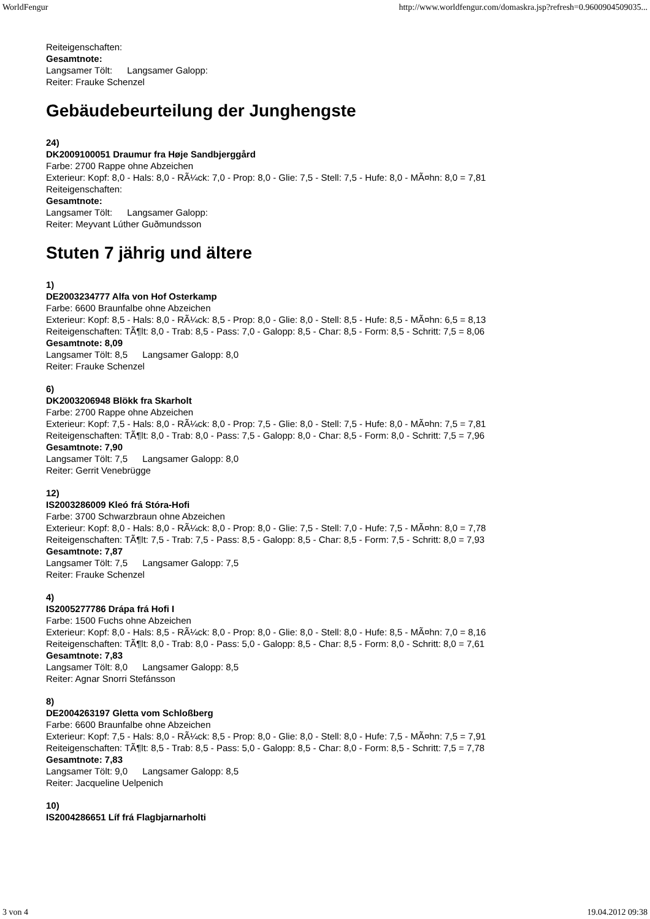WorldFengur http://www.worldfengur.com/domaskra.jsp?refresh=0.9600904509035...
Reiteigenschaften:
Gesamtnote:
Langsamer Tölt: Langsamer Galopp:
Reiter: Frauke Schenzel
Gebäudebeurteilung der Junghengste
24)
DK2009100051 Draumur fra Høje Sandbjerggård
Farbe: 2700 Rappe ohne Abzeichen
Exterieur: Kopf: 8,0 - Hals: 8,0 - RÃ¼ck: 7,0 - Prop: 8,0 - Glie: 7,5 - Stell: 7,5 - Hufe: 8,0 - MÃ¤hn: 8,0 = 7,81
Reiteigenschaften:
Gesamtnote:
Langsamer Tölt: Langsamer Galopp:
Reiter: Meyvant Lúther Guðmundsson
Stuten 7 jährig und ältere
1)
DE2003234777 Alfa von Hof Osterkamp
Farbe: 6600 Braunfalbe ohne Abzeichen
Exterieur: Kopf: 8,5 - Hals: 8,0 - RÃ¼ck: 8,5 - Prop: 8,0 - Glie: 8,0 - Stell: 8,5 - Hufe: 8,5 - MÃ¤hn: 6,5 = 8,13
Reiteigenschaften: TÃ¶lt: 8,0 - Trab: 8,5 - Pass: 7,0 - Galopp: 8,5 - Char: 8,5 - Form: 8,5 - Schritt: 7,5 = 8,06
Gesamtnote: 8,09
Langsamer Tölt: 8,5 Langsamer Galopp: 8,0
Reiter: Frauke Schenzel
6)
DK2003206948 Blökk fra Skarholt
Farbe: 2700 Rappe ohne Abzeichen
Exterieur: Kopf: 7,5 - Hals: 8,0 - RÃ¼ck: 8,0 - Prop: 7,5 - Glie: 8,0 - Stell: 7,5 - Hufe: 8,0 - MÃ¤hn: 7,5 = 7,81
Reiteigenschaften: TÃ¶lt: 8,0 - Trab: 8,0 - Pass: 7,5 - Galopp: 8,0 - Char: 8,5 - Form: 8,0 - Schritt: 7,5 = 7,96
Gesamtnote: 7,90
Langsamer Tölt: 7,5 Langsamer Galopp: 8,0
Reiter: Gerrit Venebrügge
12)
IS2003286009 Kleó frá Stóra-Hofi
Farbe: 3700 Schwarzbraun ohne Abzeichen
Exterieur: Kopf: 8,0 - Hals: 8,0 - RÃ¼ck: 8,0 - Prop: 8,0 - Glie: 7,5 - Stell: 7,0 - Hufe: 7,5 - MÃ¤hn: 8,0 = 7,78
Reiteigenschaften: TÃ¶lt: 7,5 - Trab: 7,5 - Pass: 8,5 - Galopp: 8,5 - Char: 8,5 - Form: 7,5 - Schritt: 8,0 = 7,93
Gesamtnote: 7,87
Langsamer Tölt: 7,5 Langsamer Galopp: 7,5
Reiter: Frauke Schenzel
4)
IS2005277786 Drápa frá Hofi I
Farbe: 1500 Fuchs ohne Abzeichen
Exterieur: Kopf: 8,0 - Hals: 8,5 - RÃ¼ck: 8,0 - Prop: 8,0 - Glie: 8,0 - Stell: 8,0 - Hufe: 8,5 - MÃ¤hn: 7,0 = 8,16
Reiteigenschaften: TÃ¶lt: 8,0 - Trab: 8,0 - Pass: 5,0 - Galopp: 8,5 - Char: 8,5 - Form: 8,0 - Schritt: 8,0 = 7,61
Gesamtnote: 7,83
Langsamer Tölt: 8,0 Langsamer Galopp: 8,5
Reiter: Agnar Snorri Stefánsson
8)
DE2004263197 Gletta vom Schloßberg
Farbe: 6600 Braunfalbe ohne Abzeichen
Exterieur: Kopf: 7,5 - Hals: 8,0 - RÃ¼ck: 8,5 - Prop: 8,0 - Glie: 8,0 - Stell: 8,0 - Hufe: 7,5 - MÃ¤hn: 7,5 = 7,91
Reiteigenschaften: TÃ¶lt: 8,5 - Trab: 8,5 - Pass: 5,0 - Galopp: 8,5 - Char: 8,0 - Form: 8,5 - Schritt: 7,5 = 7,78
Gesamtnote: 7,83
Langsamer Tölt: 9,0 Langsamer Galopp: 8,5
Reiter: Jacqueline Uelpenich
10)
IS2004286651 Líf frá Flagbjarnarholti
3 von 4 19.04.2012 09:38